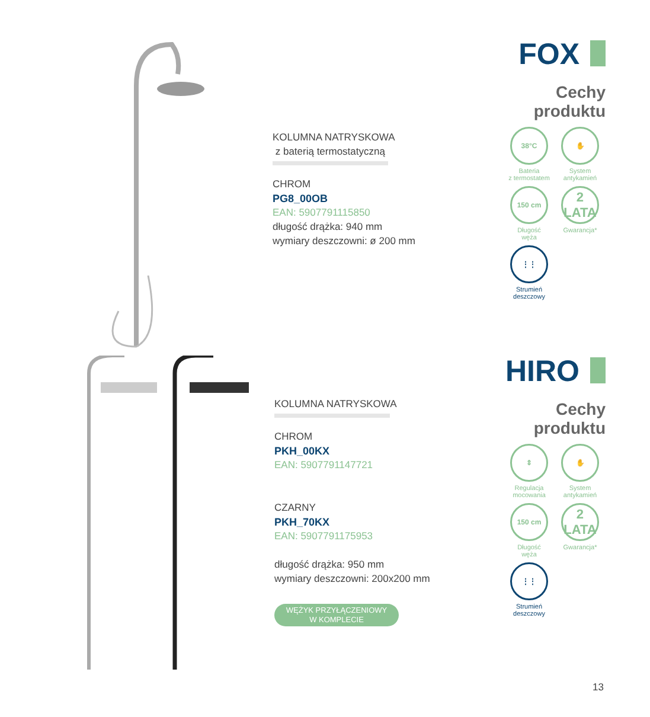KOLUMNA NATRYSKOWA
z baterią termostatyczną
CHROM
PG8_00OB
EAN: 5907791115850
długość drążka: 940 mm
wymiary deszczowni: ø 200 mm
FOX
Cechy
produktu
38°C
Bateria
z termostatem
✋
System
antykamień
150 cm
Długość
węża
2
LATA
Gwarancja*
⋮⋮
Strumień
deszczowy
KOLUMNA NATRYSKOWA
CHROM
PKH_00KX
EAN: 5907791147721
CZARNY
PKH_70KX
EAN: 5907791175953
długość drążka: 950 mm
wymiary deszczowni: 200x200 mm
WĘŻYK PRZYŁĄCZENIOWY
W KOMPLECIE
HIRO
Cechy
produktu
⇕
Regulacja
mocowania
✋
System
antykamień
150 cm
Długość
węża
2
LATA
Gwarancja*
⋮⋮
Strumień
deszczowy
13